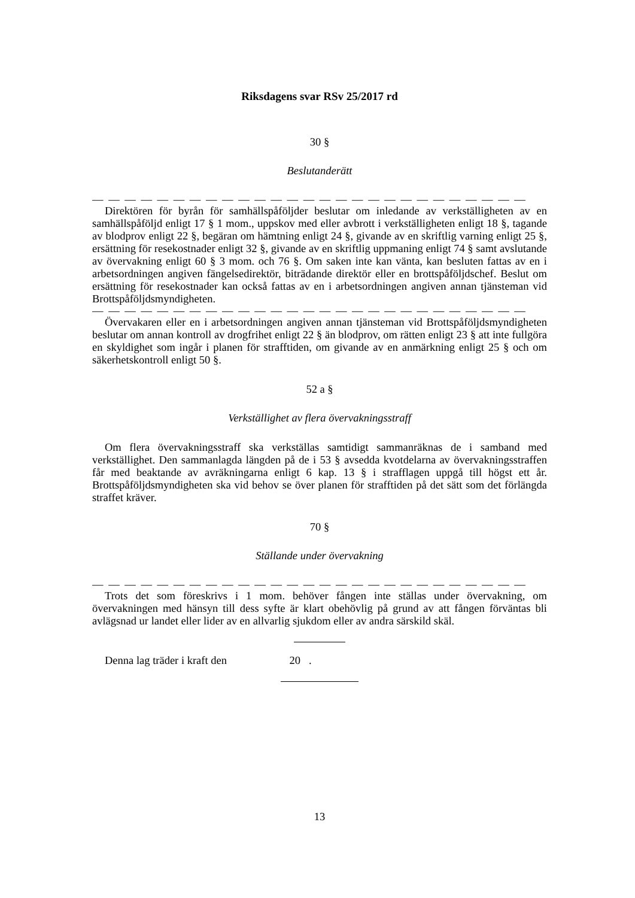Riksdagens svar RSv 25/2017 rd
30 §
Beslutanderätt
— — — — — — — — — — — — — — — — — — — — — — — — — — —
Direktören för byrån för samhällspåföljder beslutar om inledande av verkställigheten av en samhällspåföljd enligt 17 § 1 mom., uppskov med eller avbrott i verkställigheten enligt 18 §, tagande av blodprov enligt 22 §, begäran om hämtning enligt 24 §, givande av en skriftlig varning enligt 25 §, ersättning för resekostnader enligt 32 §, givande av en skriftlig uppmaning enligt 74 § samt avslutande av övervakning enligt 60 § 3 mom. och 76 §. Om saken inte kan vänta, kan besluten fattas av en i arbetsordningen angiven fängelsedirektör, biträdande direktör eller en brottspåföljdschef. Beslut om ersättning för resekostnader kan också fattas av en i arbetsordningen angiven annan tjänsteman vid Brottspåföljdsmyndigheten.
— — — — — — — — — — — — — — — — — — — — — — — — — — —
Övervakaren eller en i arbetsordningen angiven annan tjänsteman vid Brottspåföljdsmyndigheten beslutar om annan kontroll av drogfrihet enligt 22 § än blodprov, om rätten enligt 23 § att inte fullgöra en skyldighet som ingår i planen för strafftiden, om givande av en anmärkning enligt 25 § och om säkerhetskontroll enligt 50 §.
52 a §
Verkställighet av flera övervakningsstraff
Om flera övervakningsstraff ska verkställas samtidigt sammanräknas de i samband med verkställighet. Den sammanlagda längden på de i 53 § avsedda kvotdelarna av övervakningsstraffen får med beaktande av avräkningarna enligt 6 kap. 13 § i strafflagen uppgå till högst ett år. Brottspåföljdsmyndigheten ska vid behov se över planen för strafftiden på det sätt som det förlängda straffet kräver.
70 §
Ställande under övervakning
— — — — — — — — — — — — — — — — — — — — — — — — — — —
Trots det som föreskrivs i 1 mom. behöver fången inte ställas under övervakning, om övervakningen med hänsyn till dess syfte är klart obehövlig på grund av att fången förväntas bli avlägsnad ur landet eller lider av en allvarlig sjukdom eller av andra särskild skäl.
Denna lag träder i kraft den 20 .
13